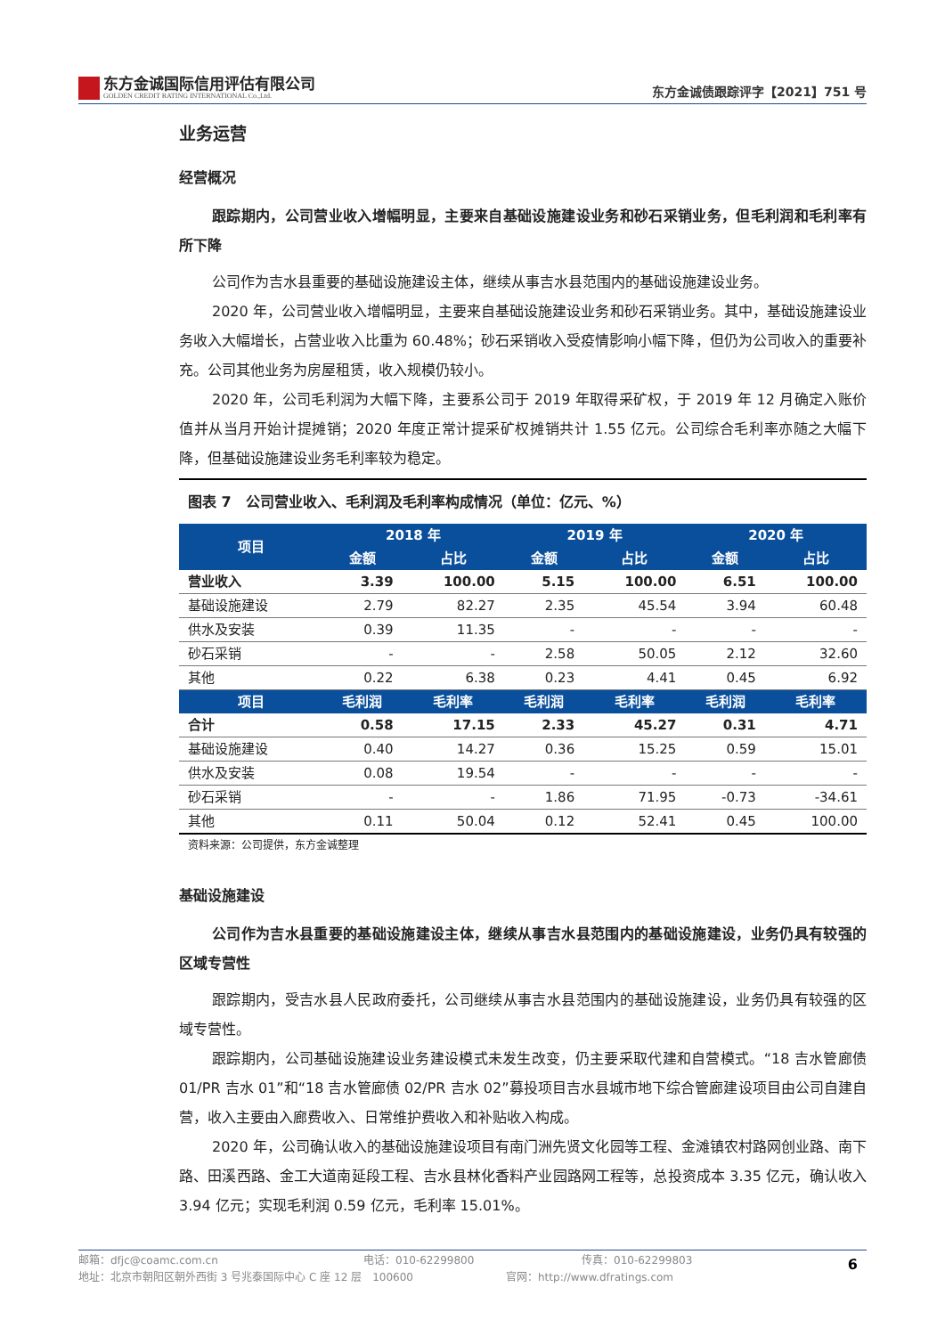东方金诚国际信用评估有限公司
GOLDEN CREDIT RATING INTERNATIONAL Co.,Ltd.
东方金诚债跟踪评字【2021】751 号
业务运营
经营概况
跟踪期内，公司营业收入增幅明显，主要来自基础设施建设业务和砂石采销业务，但毛利润和毛利率有所下降
公司作为吉水县重要的基础设施建设主体，继续从事吉水县范围内的基础设施建设业务。
2020 年，公司营业收入增幅明显，主要来自基础设施建设业务和砂石采销业务。其中，基础设施建设业务收入大幅增长，占营业收入比重为 60.48%；砂石采销收入受疫情影响小幅下降，但仍为公司收入的重要补充。公司其他业务为房屋租赁，收入规模仍较小。
2020 年，公司毛利润为大幅下降，主要系公司于 2019 年取得采矿权，于 2019 年 12 月确定入账价值并从当月开始计提摊销；2020 年度正常计提采矿权摊销共计 1.55 亿元。公司综合毛利率亦随之大幅下降，但基础设施建设业务毛利率较为稳定。
图表 7　公司营业收入、毛利润及毛利率构成情况（单位：亿元、%）
| 项目 | 2018 年 | | 2019 年 | | 2020 年 | |
| --- | --- | --- | --- | --- | --- | --- |
| | 金额 | 占比 | 金额 | 占比 | 金额 | 占比 |
| 营业收入 | 3.39 | 100.00 | 5.15 | 100.00 | 6.51 | 100.00 |
| 基础设施建设 | 2.79 | 82.27 | 2.35 | 45.54 | 3.94 | 60.48 |
| 供水及安装 | 0.39 | 11.35 | - | - | - | - |
| 砂石采销 | - | - | 2.58 | 50.05 | 2.12 | 32.60 |
| 其他 | 0.22 | 6.38 | 0.23 | 4.41 | 0.45 | 6.92 |
| 项目 | 毛利润 | 毛利率 | 毛利润 | 毛利率 | 毛利润 | 毛利率 |
| 合计 | 0.58 | 17.15 | 2.33 | 45.27 | 0.31 | 4.71 |
| 基础设施建设 | 0.40 | 14.27 | 0.36 | 15.25 | 0.59 | 15.01 |
| 供水及安装 | 0.08 | 19.54 | - | - | - | - |
| 砂石采销 | - | - | 1.86 | 71.95 | -0.73 | -34.61 |
| 其他 | 0.11 | 50.04 | 0.12 | 52.41 | 0.45 | 100.00 |
资料来源：公司提供，东方金诚整理
基础设施建设
公司作为吉水县重要的基础设施建设主体，继续从事吉水县范围内的基础设施建设，业务仍具有较强的区域专营性
跟踪期内，受吉水县人民政府委托，公司继续从事吉水县范围内的基础设施建设，业务仍具有较强的区域专营性。
跟踪期内，公司基础设施建设业务建设模式未发生改变，仍主要采取代建和自营模式。“18 吉水管廊债 01/PR 吉水 01”和“18 吉水管廊债 02/PR 吉水 02”募投项目吉水县城市地下综合管廊建设项目由公司自建自营，收入主要由入廊费收入、日常维护费收入和补贴收入构成。
2020 年，公司确认收入的基础设施建设项目有南门洲先贤文化园等工程、金滩镇农村路网创业路、南下路、田溪西路、金工大道南延段工程、吉水县林化香料产业园路网工程等，总投资成本 3.35 亿元，确认收入 3.94 亿元；实现毛利润 0.59 亿元，毛利率 15.01%。
邮箱：dfjc@coamc.com.cn 电话：010-62299800 传真：010-62299803
地址：北京市朝阳区朝外西街 3 号兆泰国际中心 C 座 12 层　100600 官网：http://www.dfratings.com
6